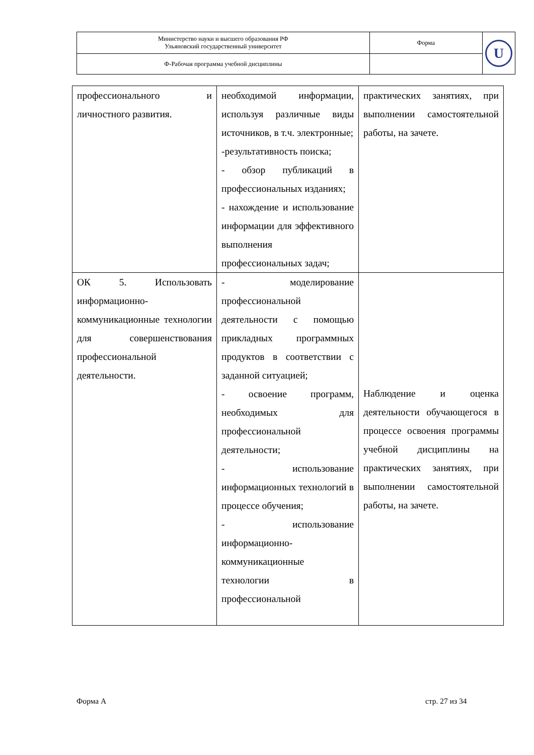| Министерство науки и высшего образования РФ Ульяновский государственный университет | Форма | U |
| Ф-Рабочая программа учебной дисциплины | | |
| профессионального и личностного развития. | необходимой информации, используя различные виды источников, в т.ч. электронные; -результативность поиска; - обзор публикаций в профессиональных изданиях; - нахождение и использование информации для эффективного выполнения профессиональных задач; | практических занятиях, при выполнении самостоятельной работы, на зачете. |
| ОК 5. Использовать информационно-коммуникационные технологии для совершенствования профессиональной деятельности. | - моделирование профессиональной деятельности с помощью прикладных программных продуктов в соответствии с заданной ситуацией; - освоение программ, необходимых для профессиональной деятельности; - использование информационных технологий в процессе обучения; - использование информационно-коммуникационные технологии в профессиональной | Наблюдение и оценка деятельности обучающегося в процессе освоения программы учебной дисциплины на практических занятиях, при выполнении самостоятельной работы, на зачете. |
Форма А стр. 27 из 34